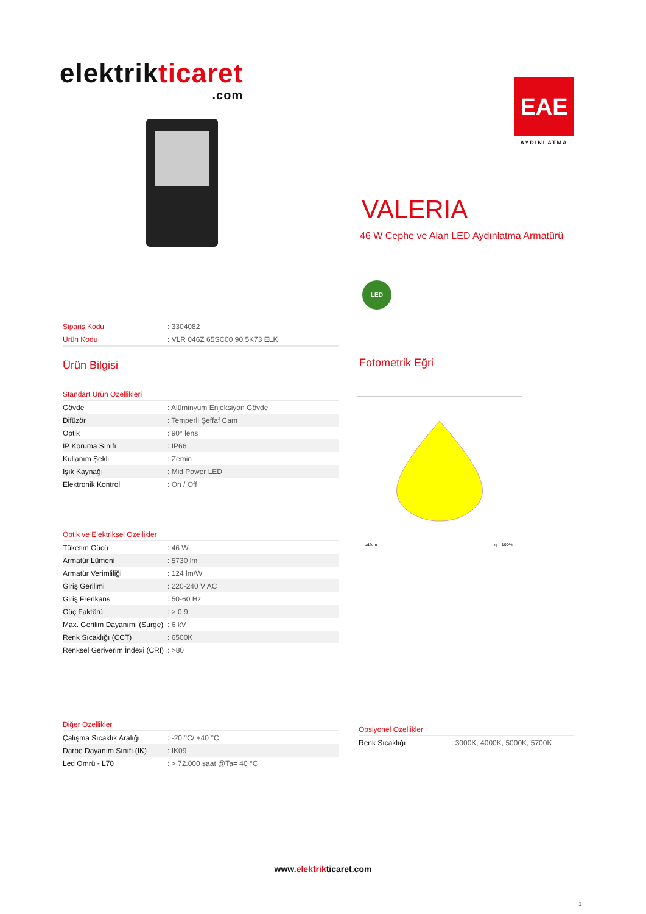elektrikticaret
.com
EAE
AYDINLATMA
VALERIA
46 W Cephe ve Alan LED Aydınlatma Armatürü
LED
| Sipariş Kodu | : 3304082 |
| Ürün Kodu | : VLR 046Z 65SC00 90 5K73 ELK |
Ürün Bilgisi
Standart Ürün Özellikleri
| Gövde | : Alüminyum Enjeksiyon Gövde |
| Difüzör | : Temperli Şeffaf Cam |
| Optik | : 90° lens |
| IP Koruma Sınıfı | : IP66 |
| Kullanım Şekli | : Zemin |
| Işık Kaynağı | : Mid Power LED |
| Elektronik Kontrol | : On / Off |
Optik ve Elektriksel Özellikler
| Tüketim Gücü | : 46 W |
| Armatür Lümeni | : 5730 lm |
| Armatür Verimliliği | : 124 lm/W |
| Giriş Gerilimi | : 220-240 V AC |
| Giriş Frenkans | : 50-60 Hz |
| Güç Faktörü | : > 0,9 |
| Max. Gerilim Dayanımı (Surge) | : 6 kV |
| Renk Sıcaklığı (CCT) | : 6500K |
| Renksel Geriverim İndexi (CRI) | : >80 |
Diğer Özellikler
| Çalışma Sıcaklık Aralığı | : -20 °C/ +40 °C |
| Darbe Dayanım Sınıfı (IK) | : IK09 |
| Led Ömrü - L70 | : > 72.000 saat @Ta= 40 °C |
Fotometrik Eğri
cd/klm
η = 100%
Opsiyonel Özellikler
| Renk Sıcaklığı | : 3000K, 4000K, 5000K, 5700K |
www.elektrikticaret.com
1